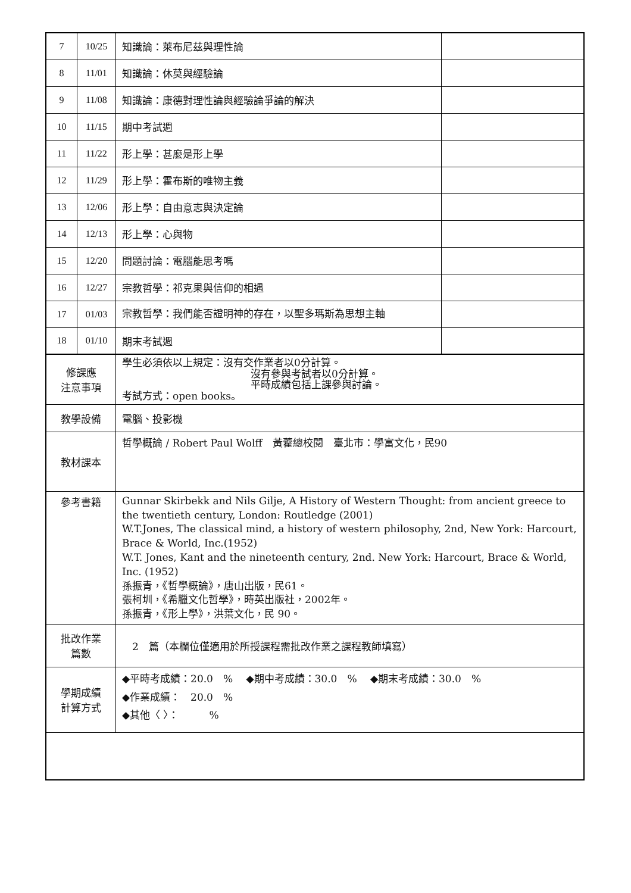| 7 | 10/25 | 知識論：萊布尼茲與理性論 | |
| 8 | 11/01 | 知識論：休莫與經驗論 | |
| 9 | 11/08 | 知識論：康德對理性論與經驗論爭論的解決 | |
| 10 | 11/15 | 期中考試週 | |
| 11 | 11/22 | 形上學：甚麼是形上學 | |
| 12 | 11/29 | 形上學：霍布斯的唯物主義 | |
| 13 | 12/06 | 形上學：自由意志與決定論 | |
| 14 | 12/13 | 形上學：心與物 | |
| 15 | 12/20 | 問題討論：電腦能思考嗎 | |
| 16 | 12/27 | 宗教哲學：祁克果與信仰的相遇 | |
| 17 | 01/03 | 宗教哲學：我們能否證明神的存在，以聖多瑪斯為思想主軸 | |
| 18 | 01/10 | 期末考試週 | |
| 修課應 注意事項 | | 學生必須依以上規定：沒有交作業者以0分計算。 沒有參與考試者以0分計算。 平時成績包括上課參與討論。 考試方式：open books。 | |
| 教學設備 | | 電腦、投影機 | |
| 教材課本 | | 哲學概論 / Robert Paul Wolff 黃藿總校閱 臺北市：學富文化，民90 | |
| 參考書籍 | | Gunnar Skirbekk and Nils Gilje, A History of Western Thought: from ancient greece to the twentieth century, London: Routledge (2001) W.T.Jones, The classical mind, a history of western philosophy, 2nd, New York: Harcourt, Brace & World, Inc.(1952) W.T. Jones, Kant and the nineteenth century, 2nd. New York: Harcourt, Brace & World, Inc. (1952) 孫振青，《哲學概論》，唐山出版，民61。 張柯圳，《希臘文化哲學》，時英出版社，2002年。 孫振青，《形上學》，洪葉文化，民 90。 | |
| 批改作業 篇數 | | 2 篇（本欄位僅適用於所授課程需批改作業之課程教師填寫） | |
| 學期成績 計算方式 | | ◆平時考成績：20.0 % ◆期中考成績：30.0 % ◆期末考成績：30.0 % ◆作業成績： 20.0 % ◆其他〈 〉： % | |